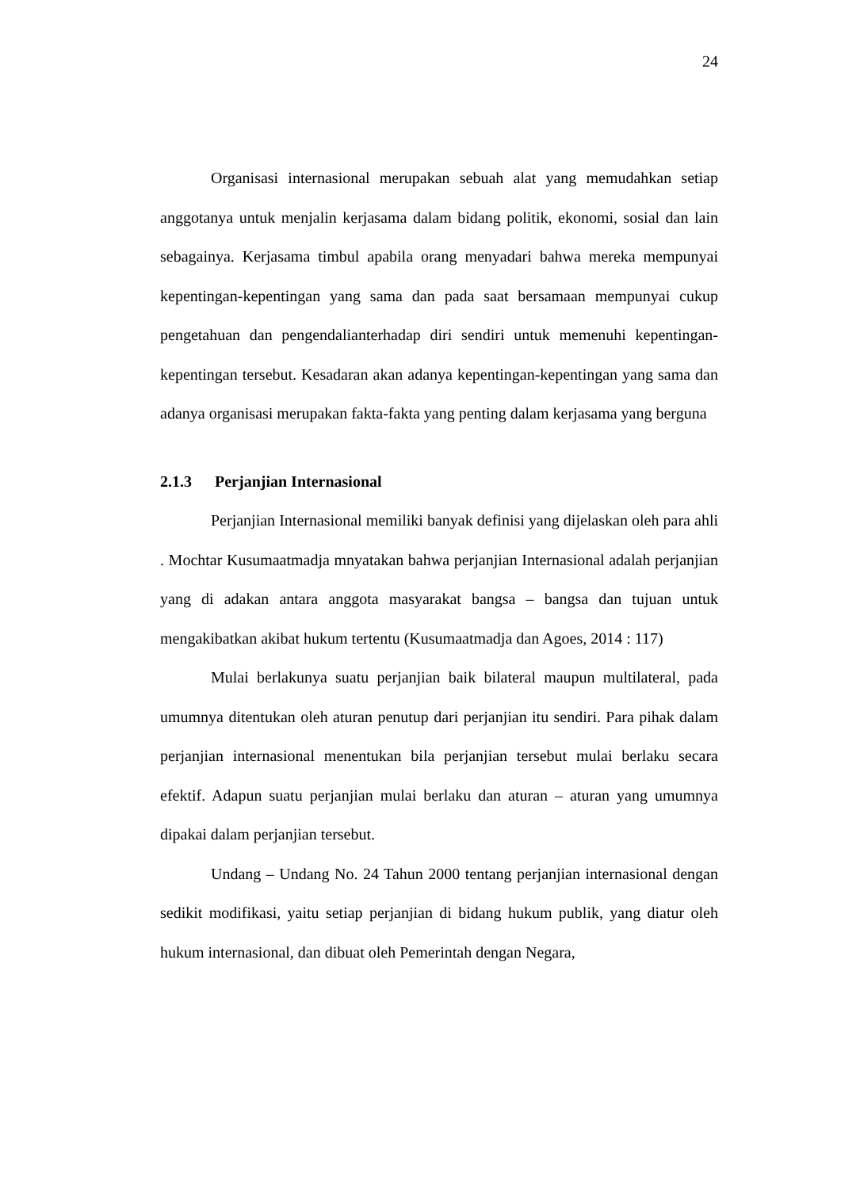24
Organisasi internasional merupakan sebuah alat yang memudahkan setiap anggotanya untuk menjalin kerjasama dalam bidang politik, ekonomi, sosial dan lain sebagainya. Kerjasama timbul apabila orang menyadari bahwa mereka mempunyai kepentingan-kepentingan yang sama dan pada saat bersamaan mempunyai cukup pengetahuan dan pengendalianterhadap diri sendiri untuk memenuhi kepentingan-kepentingan tersebut. Kesadaran akan adanya kepentingan-kepentingan yang sama dan adanya organisasi merupakan fakta-fakta yang penting dalam kerjasama yang berguna
2.1.3 Perjanjian Internasional
Perjanjian Internasional memiliki banyak definisi yang dijelaskan oleh para ahli . Mochtar Kusumaatmadja mnyatakan bahwa perjanjian Internasional adalah perjanjian yang di adakan antara anggota masyarakat bangsa – bangsa dan tujuan untuk mengakibatkan akibat hukum tertentu (Kusumaatmadja dan Agoes, 2014 : 117)
Mulai berlakunya suatu perjanjian baik bilateral maupun multilateral, pada umumnya ditentukan oleh aturan penutup dari perjanjian itu sendiri. Para pihak dalam perjanjian internasional menentukan bila perjanjian tersebut mulai berlaku secara efektif. Adapun suatu perjanjian mulai berlaku dan aturan – aturan yang umumnya dipakai dalam perjanjian tersebut.
Undang – Undang No. 24 Tahun 2000 tentang perjanjian internasional dengan sedikit modifikasi, yaitu setiap perjanjian di bidang hukum publik, yang diatur oleh hukum internasional, dan dibuat oleh Pemerintah dengan Negara,